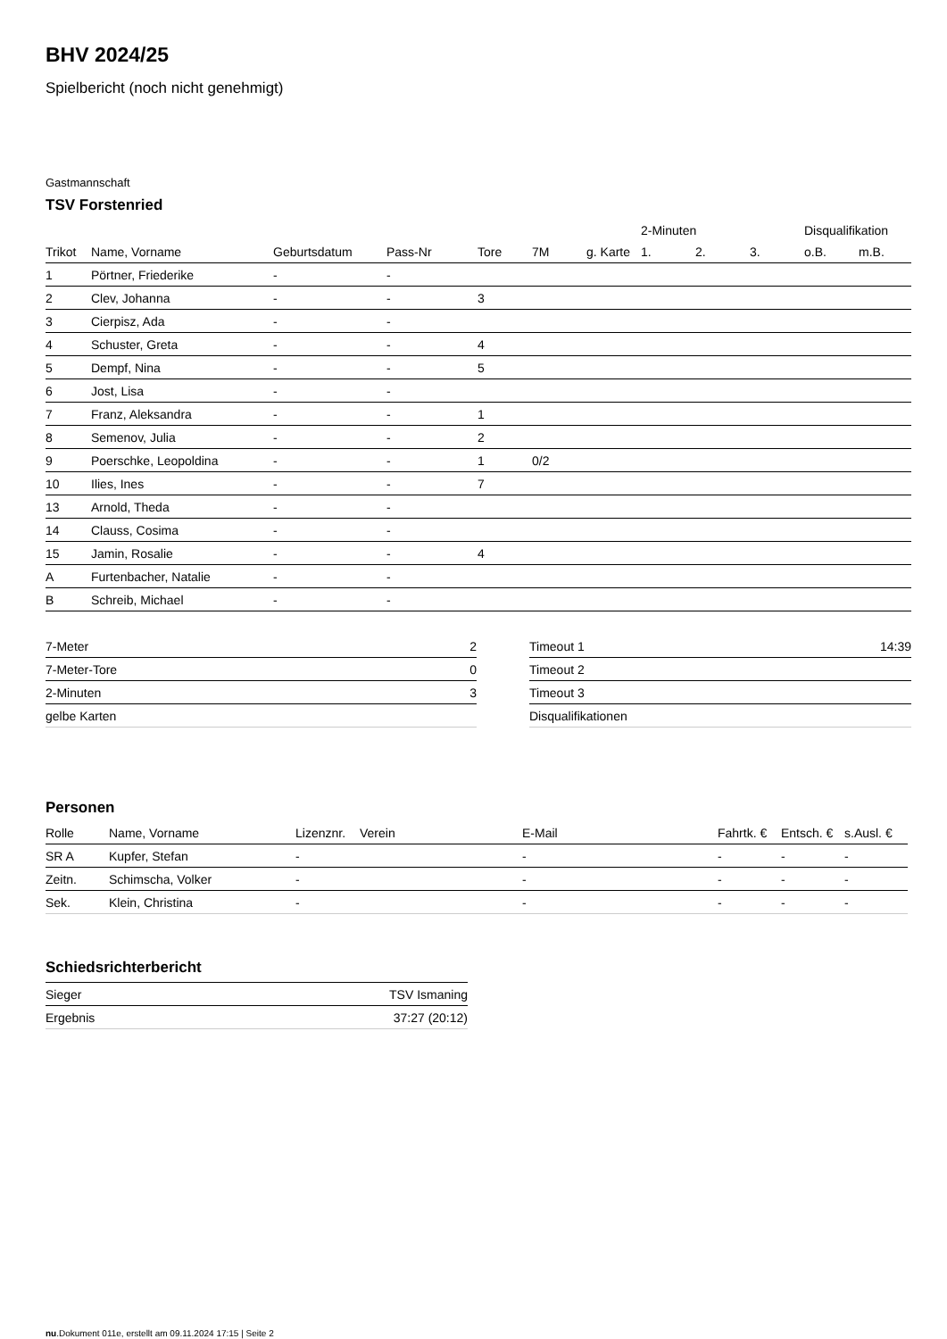BHV 2024/25
Spielbericht (noch nicht genehmigt)
Gastmannschaft
TSV Forstenried
| | | | | | | | 2-Minuten | | | Disqualifikation | |
| --- | --- | --- | --- | --- | --- | --- | --- | --- | --- | --- | --- |
| Trikot | Name, Vorname | Geburtsdatum | Pass-Nr | Tore | 7M | g. Karte | 1. | 2. | 3. | o.B. | m.B. |
| 1 | Pörtner, Friederike | - | - | | | | | | | | |
| 2 | Clev, Johanna | - | - | 3 | | | | | | | |
| 3 | Cierpisz, Ada | - | - | | | | | | | | |
| 4 | Schuster, Greta | - | - | 4 | | | | | | | |
| 5 | Dempf, Nina | - | - | 5 | | | | | | | |
| 6 | Jost, Lisa | - | - | | | | | | | | |
| 7 | Franz, Aleksandra | - | - | 1 | | | | | | | |
| 8 | Semenov, Julia | - | - | 2 | | | | | | | |
| 9 | Poerschke, Leopoldina | - | - | 1 | 0/2 | | | | | | |
| 10 | Ilies, Ines | - | - | 7 | | | | | | | |
| 13 | Arnold, Theda | - | - | | | | | | | | |
| 14 | Clauss, Cosima | - | - | | | | | | | | |
| 15 | Jamin, Rosalie | - | - | 4 | | | | | | | |
| A | Furtenbacher, Natalie | - | - | | | | | | | | |
| B | Schreib, Michael | - | - | | | | | | | | |
| 7-Meter | 2 |
| 7-Meter-Tore | 0 |
| 2-Minuten | 3 |
| gelbe Karten | |
| Timeout 1 | 14:39 |
| Timeout 2 | |
| Timeout 3 | |
| Disqualifikationen | |
Personen
| Rolle | Name, Vorname | Lizenznr. | Verein | E-Mail | Fahrtk. € | Entsch. € | s.Ausl. € |
| --- | --- | --- | --- | --- | --- | --- | --- |
| SR A | Kupfer, Stefan | - | | - | - | - | - |
| Zeitn. | Schimscha, Volker | - | | - | - | - | - |
| Sek. | Klein, Christina | - | | - | - | - | - |
Schiedsrichterbericht
| Sieger | TSV Ismaning |
| Ergebnis | 37:27 (20:12) |
nu.Dokument 011e, erstellt am 09.11.2024 17:15 | Seite 2